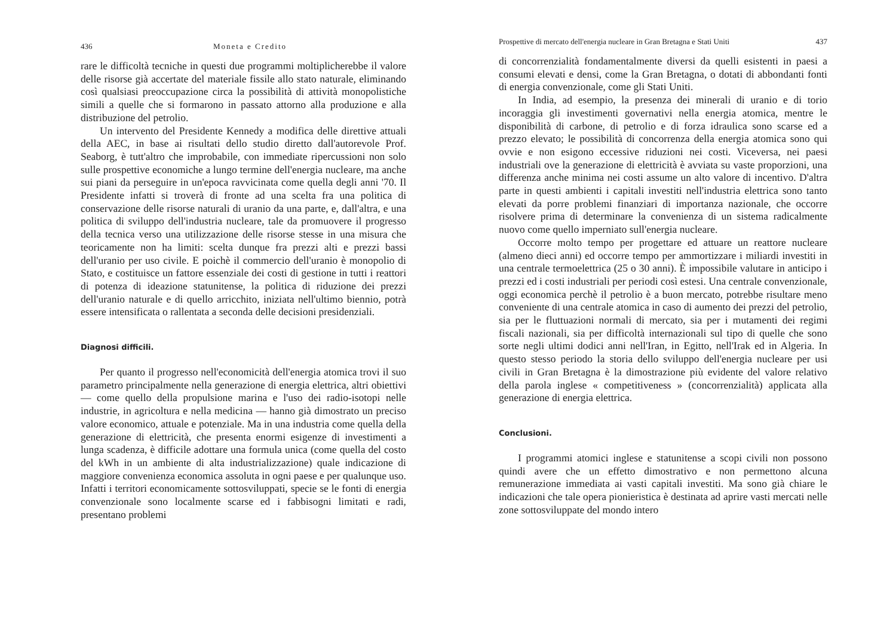436 Moneta e Credito
rare le difficoltà tecniche in questi due programmi moltiplicherebbe il valore delle risorse già accertate del materiale fissile allo stato naturale, eliminando così qualsiasi preoccupazione circa la possibilità di attività monopolistiche simili a quelle che si formarono in passato attorno alla produzione e alla distribuzione del petrolio.
Un intervento del Presidente Kennedy a modifica delle direttive attuali della AEC, in base ai risultati dello studio diretto dall'autorevole Prof. Seaborg, è tutt'altro che improbabile, con immediate ripercussioni non solo sulle prospettive economiche a lungo termine dell'energia nucleare, ma anche sui piani da perseguire in un'epoca ravvicinata come quella degli anni '70. Il Presidente infatti si troverà di fronte ad una scelta fra una politica di conservazione delle risorse naturali di uranio da una parte, e, dall'altra, e una politica di sviluppo dell'industria nucleare, tale da promuovere il progresso della tecnica verso una utilizzazione delle risorse stesse in una misura che teoricamente non ha limiti: scelta dunque fra prezzi alti e prezzi bassi dell'uranio per uso civile. E poichè il commercio dell'uranio è monopolio di Stato, e costituisce un fattore essenziale dei costi di gestione in tutti i reattori di potenza di ideazione statunitense, la politica di riduzione dei prezzi dell'uranio naturale e di quello arricchito, iniziata nell'ultimo biennio, potrà essere intensificata o rallentata a seconda delle decisioni presidenziali.
Diagnosi difficili.
Per quanto il progresso nell'economicità dell'energia atomica trovi il suo parametro principalmente nella generazione di energia elettrica, altri obiettivi — come quello della propulsione marina e l'uso dei radio-isotopi nelle industrie, in agricoltura e nella medicina — hanno già dimostrato un preciso valore economico, attuale e potenziale. Ma in una industria come quella della generazione di elettricità, che presenta enormi esigenze di investimenti a lunga scadenza, è difficile adottare una formula unica (come quella del costo del kWh in un ambiente di alta industrializzazione) quale indicazione di maggiore convenienza economica assoluta in ogni paese e per qualunque uso. Infatti i territori economicamente sottosviluppati, specie se le fonti di energia convenzionale sono localmente scarse ed i fabbisogni limitati e radi, presentano problemi
Prospettive di mercato dell'energia nucleare in Gran Bretagna e Stati Uniti 437
di concorrenzialità fondamentalmente diversi da quelli esistenti in paesi a consumi elevati e densi, come la Gran Bretagna, o dotati di abbondanti fonti di energia convenzionale, come gli Stati Uniti.
In India, ad esempio, la presenza dei minerali di uranio e di torio incoraggia gli investimenti governativi nella energia atomica, mentre le disponibilità di carbone, di petrolio e di forza idraulica sono scarse ed a prezzo elevato; le possibilità di concorrenza della energia atomica sono qui ovvie e non esigono eccessive riduzioni nei costi. Viceversa, nei paesi industriali ove la generazione di elettricità è avviata su vaste proporzioni, una differenza anche minima nei costi assume un alto valore di incentivo. D'altra parte in questi ambienti i capitali investiti nell'industria elettrica sono tanto elevati da porre problemi finanziari di importanza nazionale, che occorre risolvere prima di determinare la convenienza di un sistema radicalmente nuovo come quello imperniato sull'energia nucleare.
Occorre molto tempo per progettare ed attuare un reattore nucleare (almeno dieci anni) ed occorre tempo per ammortizzare i miliardi investiti in una centrale termoelettrica (25 o 30 anni). È impossibile valutare in anticipo i prezzi ed i costi industriali per periodi così estesi. Una centrale convenzionale, oggi economica perchè il petrolio è a buon mercato, potrebbe risultare meno conveniente di una centrale atomica in caso di aumento dei prezzi del petrolio, sia per le fluttuazioni normali di mercato, sia per i mutamenti dei regimi fiscali nazionali, sia per difficoltà internazionali sul tipo di quelle che sono sorte negli ultimi dodici anni nell'Iran, in Egitto, nell'Irak ed in Algeria. In questo stesso periodo la storia dello sviluppo dell'energia nucleare per usi civili in Gran Bretagna è la dimostrazione più evidente del valore relativo della parola inglese « competitiveness » (concorrenzialità) applicata alla generazione di energia elettrica.
Conclusioni.
I programmi atomici inglese e statunitense a scopi civili non possono quindi avere che un effetto dimostrativo e non permettono alcuna remunerazione immediata ai vasti capitali investiti. Ma sono già chiare le indicazioni che tale opera pionieristica è destinata ad aprire vasti mercati nelle zone sottosviluppate del mondo intero